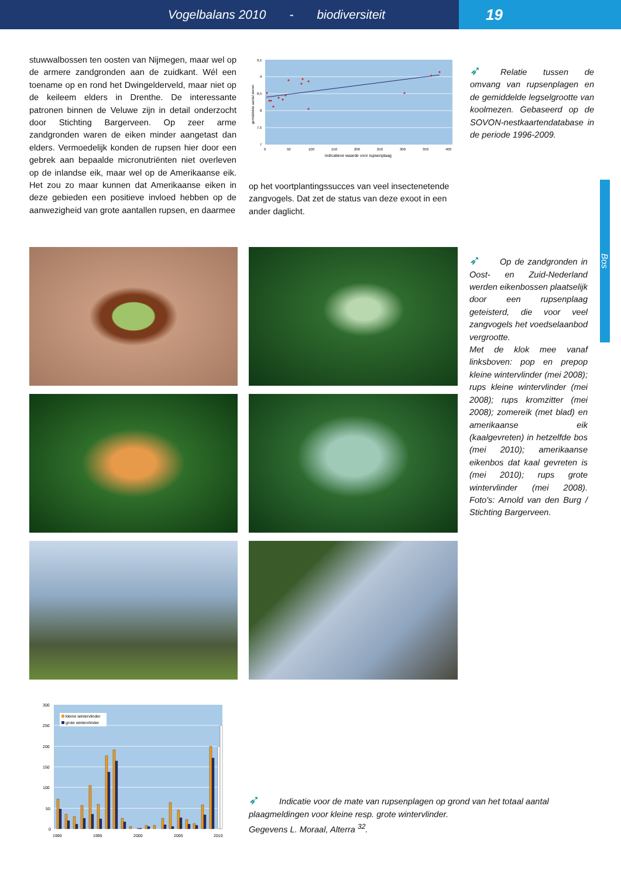Vogelbalans 2010 - biodiversiteit
19
stuwwalbossen ten oosten van Nijmegen, maar wel op de armere zandgronden aan de zuidkant. Wél een toename op en rond het Dwingelderveld, maar niet op de keileem elders in Drenthe. De interessante patronen binnen de Veluwe zijn in detail onderzocht door Stichting Bargerveen. Op zeer arme zandgronden waren de eiken minder aangetast dan elders. Vermoedelijk konden de rupsen hier door een gebrek aan bepaalde micronutriënten niet overleven op de inlandse eik, maar wel op de Amerikaanse eik. Het zou zo maar kunnen dat Amerikaanse eiken in deze gebieden een positieve invloed hebben op de aanwezigheid van grote aantallen rupsen, en daarmee
9,5
9
8,5
8
7,5
7
0
50
100
150
200
250
300
350
400
indicatieve waarde voor rupsenplaag
gemiddelde aantal eieren
op het voortplantingssucces van veel insectenetende zangvogels. Dat zet de status van deze exoot in een ander daglicht.
➶ Relatie tussen de omvang van rupsenplagen en de gemiddelde legselgrootte van koolmezen. Gebaseerd op de SOVON-nestkaartendatabase in de periode 1996-2009.
➶ Op de zandgronden in Oost- en Zuid-Nederland werden eikenbossen plaatselijk door een rupsenplaag geteisterd, die voor veel zangvogels het voedselaanbod vergrootte.
Met de klok mee vanaf linksboven: pop en prepop kleine wintervlinder (mei 2008); rups kleine wintervlinder (mei 2008); rups kromzitter (mei 2008); zomereik (met blad) en amerikaanse eik (kaalgevreten) in hetzelfde bos (mei 2010); amerikaanse eikenbos dat kaal gevreten is (mei 2010); rups grote wintervlinder (mei 2008). Foto's: Arnold van den Burg / Stichting Bargerveen.
300
250
200
150
100
50
0
1990
1995
2000
2005
2010
kleine wintervlinder
grote wintervlinder
➶ Indicatie voor de mate van rupsenplagen op grond van het totaal aantal plaagmeldingen voor kleine resp. grote wintervlinder.
Gegevens L. Moraal, Alterra <sup>32</sup>.
Bos